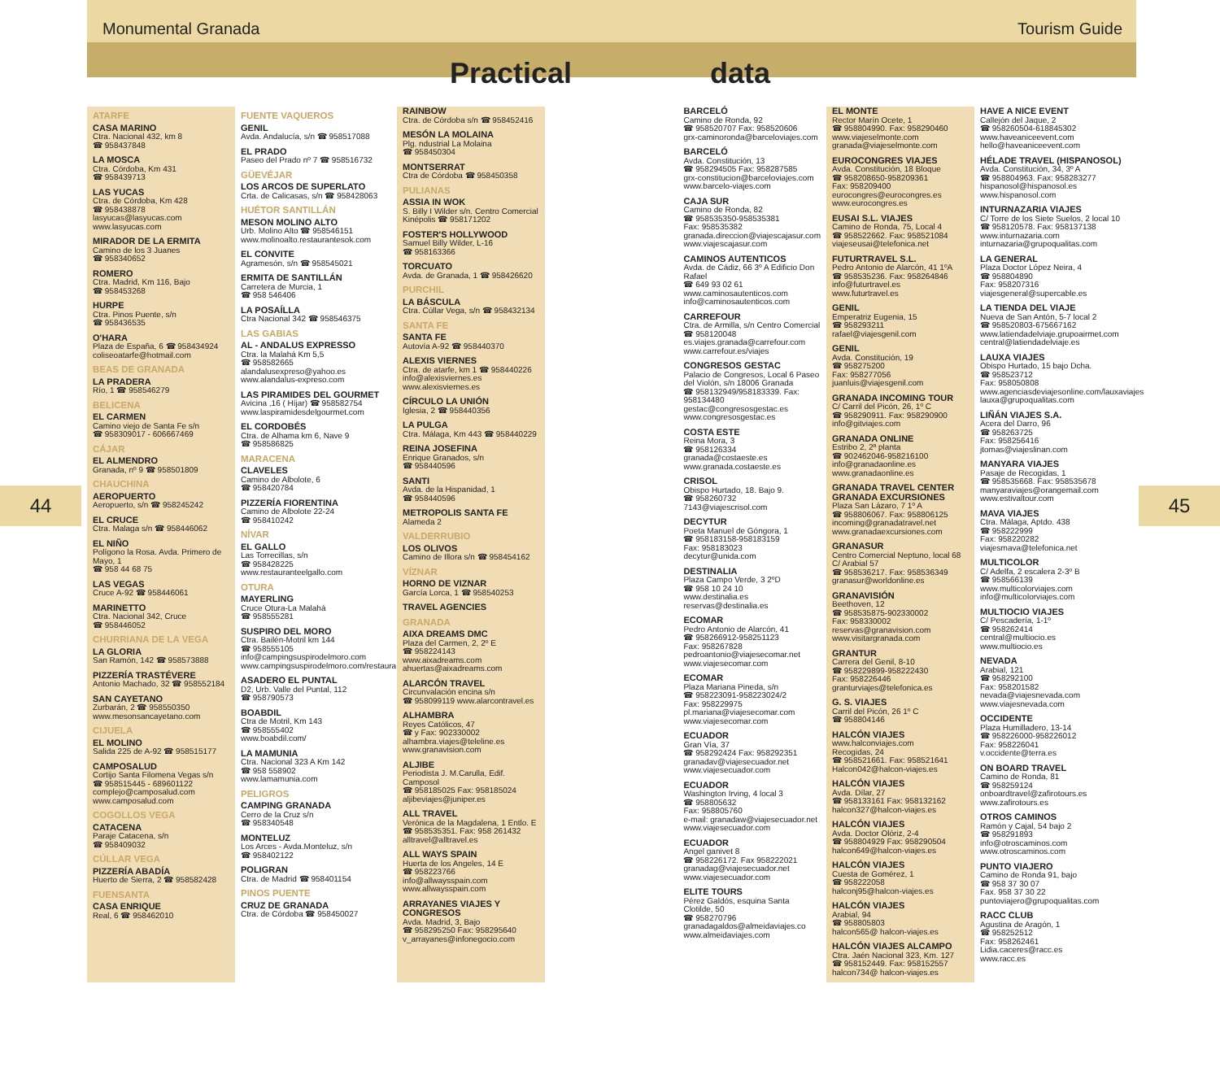44 45
Monumental Granada Tourism Guide
Practical data
ATARFE
CASA MARINO
Ctra. Nacional 432, km 8
☎ 958437848
LA MOSCA
Ctra. Córdoba, Km 431
☎ 958439713
LAS YUCAS
Ctra. de Córdoba, Km 428
☎ 958438878
lasyucas@lasyucas.com
www.lasyucas.com
MIRADOR DE LA ERMITA
Camino de los 3 Juanes
☎ 958340652
ROMERO
Ctra. Madrid, Km 116, Bajo
☎ 958453268
HURPE
Ctra. Pinos Puente, s/n
☎ 958436535
O'HARA
Plaza de España, 6 ☎ 958434924
coliseoatarfe@hotmail.com
BEAS DE GRANADA
LA PRADERA
Río, 1 ☎ 958546279
BELICENA
EL CARMEN
Camino viejo de Santa Fe s/n
☎ 958309017 - 606667469
CÁJAR
EL ALMENDRO
Granada, nº 9 ☎ 958501809
CHAUCHINA
AEROPUERTO
Aeropuerto, s/n ☎ 958245242
EL CRUCE
Ctra. Malaga s/n ☎ 958446062
EL NIÑO
Polígono la Rosa. Avda. Primero de Mayo, 1
☎ 958 44 68 75
LAS VEGAS
Cruce A-92 ☎ 958446061
MARINETTO
Ctra. Nacional 342, Cruce
☎ 958446052
CHURRIANA DE LA VEGA
LA GLORIA
San Ramón, 142 ☎ 958573888
PIZZERÍA TRASTÉVERE
Antonio Machado, 32 ☎ 958552184
SAN CAYETANO
Zurbarán, 2 ☎ 958550350
www.mesonsancayetano.com
CIJUELA
EL MOLINO
Salida 225 de A-92 ☎ 958515177
CAMPOSALUD
Cortijo Santa Filomena Vegas s/n
☎ 958515445 - 689601122
complejo@camposalud.com
www.camposalud.com
COGOLLOS VEGA
CATACENA
Paraje Catacena, s/n
☎ 958409032
CÚLLAR VEGA
PIZZERÍA ABADÍA
Huerto de Sierra, 2 ☎ 958582428
FUENSANTA
CASA ENRIQUE
Real, 6 ☎ 958462010
FUENTE VAQUEROS
GENIL
Avda. Andalucía, s/n ☎ 958517088
EL PRADO
Paseo del Prado nº 7 ☎ 958516732
GÜEVÉJAR
LOS ARCOS DE SUPERLATO
Crta. de Calicasas, s/n ☎ 958428063
HUÉTOR SANTILLÁN
MESON MOLINO ALTO
Urb. Molino Alto ☎ 958546151
www.molinoalto.restaurantesok.com
EL CONVITE
Agramesón, s/n ☎ 958545021
ERMITA DE SANTILLÁN
Carretera de Murcia, 1
☎ 958 546406
LA POSAÍLLA
Ctra Nacional 342 ☎ 958546375
LAS GABIAS
AL - ANDALUS EXPRESSO
Ctra. la Malahá Km 5,5
☎ 958582665
alandalusexpreso@yahoo.es
www.alandalus-expreso.com
LAS PIRAMIDES DEL GOURMET
Avicina ,16 ( Híjar) ☎ 958582754
www.laspiramidesdelgourmet.com
EL CORDOBÉS
Ctra. de Alhama km 6, Nave 9
☎ 958586825
MARACENA
CLAVELES
Camino de Albolote, 6
☎ 958420784
PIZZERÍA FIORENTINA
Camino de Albolote 22-24
☎ 958410242
NÍVAR
EL GALLO
Las Torrecillas, s/n
☎ 958428225
www.restauranteelgallo.com
OTURA
MAYERLING
Cruce Otura-La Malahá
☎ 958555281
SUSPIRO DEL MORO
Ctra. Bailén-Motril km 144
☎ 958555105
info@campingsuspirodelmoro.com
www.campingsuspirodelmoro.com/restaura.htm
ASADERO EL PUNTAL
D2, Urb. Valle del Puntal, 112
☎ 958790573
BOABDIL
Ctra de Motril, Km 143
☎ 958555402
www.boabdil.com/
LA MAMUNIA
Ctra. Nacional 323 A Km 142
☎ 958 558902
www.lamamunia.com
PELIGROS
CAMPING GRANADA
Cerro de la Cruz s/n
☎ 958340548
MONTELUZ
Los Arces - Avda.Monteluz, s/n
☎ 958402122
POLIGRAN
Ctra. de Madrid ☎ 958401154
PINOS PUENTE
CRUZ DE GRANADA
Ctra. de Córdoba ☎ 958450027
RAINBOW
Ctra. de Córdoba s/n ☎ 958452416
MESÓN LA MOLAINA
Plg. ndustrial La Molaina
☎ 958450304
MONTSERRAT
Ctra de Córdoba ☎ 958450358
PULIANAS
ASSIA IN WOK
S. Billy I Wilder s/n. Centro Comercial Kinépolis ☎ 958171202
FOSTER'S HOLLYWOOD
Samuel Billy Wilder, L-16
☎ 958163366
TORCUATO
Avda. de Granada, 1 ☎ 958426620
PURCHIL
LA BÁSCULA
Ctra. Cúllar Vega, s/n ☎ 958432134
SANTA FE
SANTA FE
Autovía A-92 ☎ 958440370
ALEXIS VIERNES
Ctra. de atarfe, km 1 ☎ 958440226
info@alexisviernes.es
www.alexisviernes.es
CÍRCULO LA UNIÓN
Iglesia, 2 ☎ 958440356
LA PULGA
Ctra. Málaga, Km 443 ☎ 958440229
REINA JOSEFINA
Enrique Granados, s/n
☎ 958440596
SANTI
Avda. de la Hispanidad, 1
☎ 958440596
METROPOLIS SANTA FE
Alameda 2
VALDERRUBIO
LOS OLIVOS
Camino de Illora s/n ☎ 958454162
VÍZNAR
HORNO DE VIZNAR
García Lorca, 1 ☎ 958540253
TRAVEL AGENCIES
GRANADA
AIXA DREAMS DMC
Plaza del Carmen, 2, 2º E
☎ 958224143
www.aixadreams.com
ahuertas@aixadreams.com
ALARCÓN TRAVEL
Circunvalación encina s/n
☎ 958099119 www.alarcontravel.es
ALHAMBRA
Reyes Católicos, 47
☎ y Fax: 902330002
alhambra.viajes@teleline.es
www.granavision.com
ALJIBE
Periodista J. M.Carulla, Edif. Camposol
☎ 958185025 Fax: 958185024
aljibeviajes@juniper.es
ALL TRAVEL
Verónica de la Magdalena, 1 Entlo. E
☎ 958535351. Fax: 958 261432
alltravel@alltravel.es
ALL WAYS SPAIN
Huerta de los Angeles, 14 E
☎ 958223766
info@allwaysspain.com
www.allwaysspain.com
ARRAYANES VIAJES Y CONGRESOS
Avda. Madrid, 3, Bajo
☎ 958295250 Fax: 958295640
v_arrayanes@infonegocio.com
BARCELÓ
Camino de Ronda, 92
☎ 958520707 Fax: 958520606
grx-caminoronda@barceloviajes.com
BARCELÓ
Avda. Constitución, 13
☎ 958294505 Fax: 958287585
grx-constitucion@barceloviajes.com
www.barcelo-viajes.com
CAJA SUR
Camino de Ronda, 82
☎ 958535350-958535381
Fax: 958535382
granada.direccion@viajescajasur.com
www.viajescajasur.com
CAMINOS AUTENTICOS
Avda. de Cádiz, 66 3º A Edificio Don Rafael
☎ 649 93 02 61
www.caminosautenticos.com
info@caminosautenticos.com
CARREFOUR
Ctra. de Armilla, s/n Centro Comercial
☎ 958120048
es.viajes.granada@carrefour.com
www.carrefour.es/viajes
CONGRESOS GESTAC
Palacio de Congresos, Local 6 Paseo del Violón, s/n 18006 Granada
☎ 958132949/958183339. Fax: 958134480
gestac@congresosgestac.es
www.congresosgestac.es
COSTA ESTE
Reina Mora, 3
☎ 958126334
granada@costaeste.es
www.granada.costaeste.es
CRISOL
Obispo Hurtado, 18. Bajo 9.
☎ 958260732
7143@viajescrisol.com
DECYTUR
Poeta Manuel de Góngora, 1
☎ 958183158-958183159
Fax: 958183023
decytur@unida.com
DESTINALIA
Plaza Campo Verde, 3 2ºD
☎ 958 10 24 10
www.destinalia.es
reservas@destinalia.es
ECOMAR
Pedro Antonio de Alarcón, 41
☎ 958266912-958251123
Fax: 958267828
pedroantonio@viajesecomar.net
www.viajesecomar.com
ECOMAR
Plaza Mariana Pineda, s/n
☎ 958223091-958223024/2
Fax: 958229975
pl.mariana@viajesecomar.com
www.viajesecomar.com
ECUADOR
Gran Vía, 37
☎ 958292424 Fax: 958292351
granadav@viajesecuador.net
www.viajesecuador.com
ECUADOR
Washington Irving, 4 local 3
☎ 958805632
Fax: 958805760
e-mail: granadaw@viajesecuador.net
www.viajesecuador.com
ECUADOR
Angel ganivet 8
☎ 958226172. Fax 958222021
granadag@viajesecuador.net
www.viajesecuador.com
ELITE TOURS
Pérez Galdós, esquina Santa Clotilde, 50
☎ 958270796
granadagaldos@almeidaviajes.co
www.almeidaviajes.com
EL MONTE
Rector Marín Ocete, 1
☎ 958804990. Fax: 958290460
www.viajeselmonte.com
granada@viajeselmonte.com
EUROCONGRES VIAJES
Avda. Constitución, 18 Bloque
☎ 958208650-958209361
Fax: 958209400
eurocongres@eurocongres.es
www.eurocongres.es
EUSAI S.L. VIAJES
Camino de Ronda, 75, Local 4
☎ 958522662. Fax: 958521084
viajeseusai@telefonica.net
FUTURTRAVEL S.L.
Pedro Antonio de Alarcón, 41 1ºA
☎ 958535236. Fax: 958264846
info@futurtravel.es
www.futurtravel.es
GENIL
Emperatriz Eugenia, 15
☎ 958293211
rafael@viajesgenil.com
GENIL
Avda. Constitución, 19
☎ 958275200
Fax: 958277056
juanluis@viajesgenil.com
GRANADA INCOMING TOUR
C/ Carril del Picón, 26, 1º C
☎ 958290911. Fax: 958290900
info@gitviajes.com
GRANADA ONLINE
Estribo 2, 2ª planta
☎ 902462046-958216100
info@granadaonline.es
www.granadaonline.es
GRANADA TRAVEL CENTER GRANADA EXCURSIONES
Plaza San Lázaro, 7 1º A
☎ 958806067. Fax: 958806125
incoming@granadatravel.net
www.granadaexcursiones.com
GRANASUR
Centro Comercial Neptuno, local 68 C/ Arabial 57
☎ 958536217. Fax: 958536349
granasur@worldonline.es
GRANAVISIÓN
Beethoven, 12
☎ 958535875-902330002
Fax: 958330002
reservas@granavision.com
www.visitargranada.com
GRANTUR
Carrera del Genil, 8-10
☎ 958229899-958222430
Fax: 958226446
granturviajes@telefonica.es
G. S. VIAJES
Carril del Picón, 26 1º C
☎ 958804146
HALCÓN VIAJES
www.halconviajes.com
Recogidas, 24
☎ 958521661. Fax: 958521641
Halcon042@halcon-viajes.es
HALCÓN VIAJES
Avda. Dílar, 27
☎ 958133161 Fax: 958132162
halcon327@halcon-viajes.es
HALCÓN VIAJES
Avda. Doctor Olóriz, 2-4
☎ 958804929 Fax: 958290504
halcon649@halcon-viajes.es
HALCÓN VIAJES
Cuesta de Gomérez, 1
☎ 958222058
halconj95@halcon-viajes.es
HALCÓN VIAJES
Arabial, 94
☎ 958805803
halcon565@ halcon-viajes.es
HALCÓN VIAJES ALCAMPO
Ctra. Jaén Nacional 323, Km. 127
☎ 958152449. Fax: 958152557
halcon734@ halcon-viajes.es
HAVE A NICE EVENT
Callejón del Jaque, 2
☎ 958260504-618845302
www.haveaniceevent.com
hello@haveaniceevent.com
HÉLADE TRAVEL (HISPANOSOL)
Avda. Constitución, 34, 3º A
☎ 958804963. Fax: 958283277
hispanosol@hispanosol.es
www.hispanosol.com
INTURNAZARIA VIAJES
C/ Torre de los Siete Suelos, 2 local 10
☎ 958120578. Fax: 958137138
www.inturnazaria.com
inturnazaria@grupoqualitas.com
LA GENERAL
Plaza Doctor López Neira, 4
☎ 958804890
Fax: 958207316
viajesgeneral@supercable.es
LA TIENDA DEL VIAJE
Nueva de San Antón, 5-7 local 2
☎ 958520803-675667162
www.latiendadelviaje.grupoairmet.com
central@latiendadelviaje.es
LAUXA VIAJES
Obispo Hurtado, 15 bajo Dcha.
☎ 958523712
Fax: 958050808
www.agenciasdeviajesonline.com/lauxaviajes
lauxa@grupoqualitas.com
LIÑÁN VIAJES S.A.
Acera del Darro, 96
☎ 958263725
Fax: 958256416
jtomas@viajeslinan.com
MANYARA VIAJES
Pasaje de Recogidas, 1
☎ 958535668. Fax: 958535678
manyaraviajes@orangemail.com
www.estivaltour.com
MAVA VIAJES
Ctra. Málaga, Aptdo. 438
☎ 958222999
Fax: 958220282
viajesmava@telefonica.net
MULTICOLOR
C/ Adelfa, 2 escalera 2-3º B
☎ 958566139
www.multicolorviajes.com
info@multicolorviajes.com
MULTIOCIO VIAJES
C/ Pescadería, 1-1º
☎ 958262414
central@multiocio.es
www.multiocio.es
NEVADA
Arabial, 121
☎ 958292100
Fax: 958201582
nevada@viajesnevada.com
www.viajesnevada.com
OCCIDENTE
Plaza Humilladero, 13-14
☎ 958226000-958226012
Fax: 958226041
v.occidente@terra.es
ON BOARD TRAVEL
Camino de Ronda, 81
☎ 958259124
onboardtravel@zafirotours.es
www.zafirotours.es
OTROS CAMINOS
Ramón y Cajal, 54 bajo 2
☎ 958291893
info@otroscaminos.com
www.otroscaminos.com
PUNTO VIAJERO
Camino de Ronda 91, bajo
☎ 958 37 30 07
Fax. 958 37 30 22
puntoviajero@grupoqualitas.com
RACC CLUB
Agustina de Aragón, 1
☎ 958252512
Fax: 958262461
Lidia.caceres@racc.es
www.racc.es